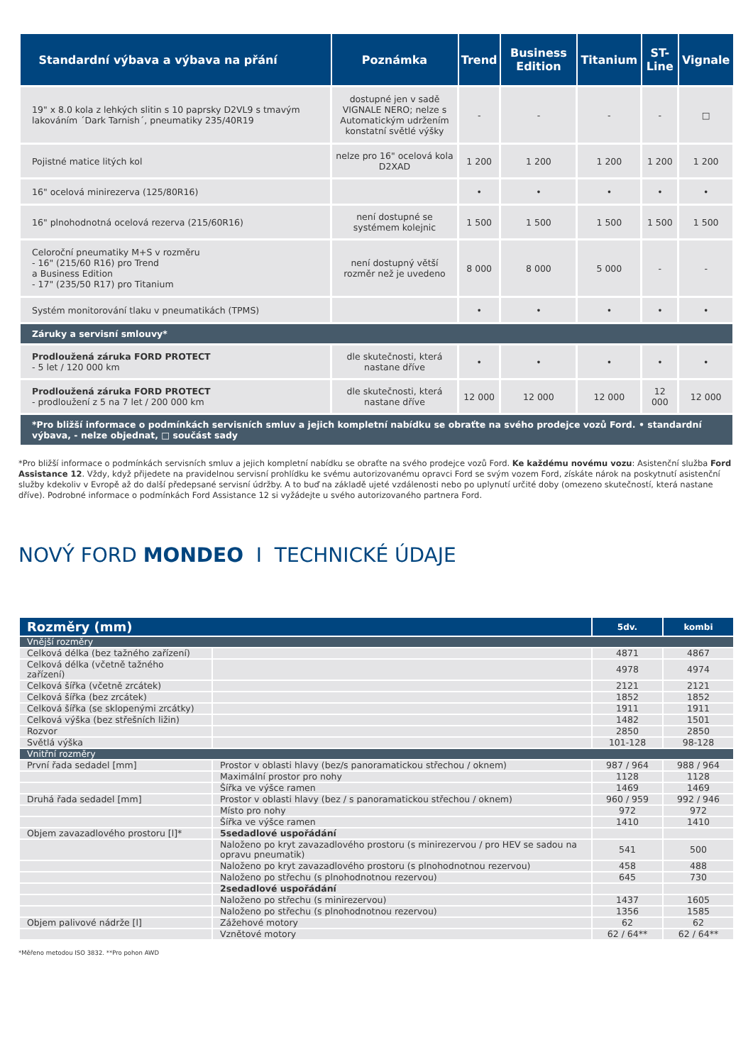| Standardní výbava a výbava na přání | Poznámka | Trend | Business Edition | Titanium | ST-Line | Vignale |
| --- | --- | --- | --- | --- | --- | --- |
| 19" x 8.0 kola z lehkých slitin s 10 paprsky D2VL9 s tmavým lakováním ´Dark Tarnish´, pneumatiky 235/40R19 | dostupné jen v sadě VIGNALE NERO; nelze s Automatickým udržením konstatní světlé výšky | - | - | - | - | □ |
| Pojistné matice litých kol | nelze pro 16" ocelová kola D2XAD | 1 200 | 1 200 | 1 200 | 1 200 | 1 200 |
| 16" ocelová minirezerva (125/80R16) | | • | • | • | • | • |
| 16" plnohodnotná ocelová rezerva (215/60R16) | není dostupné se systémem kolejnic | 1 500 | 1 500 | 1 500 | 1 500 | 1 500 |
| Celoroční pneumatiky M+S v rozměru - 16" (215/60 R16) pro Trend a Business Edition - 17" (235/50 R17) pro Titanium | není dostupný větší rozměr než je uvedeno | 8 000 | 8 000 | 5 000 | - | - |
| Systém monitorování tlaku v pneumatikách (TPMS) | | • | • | • | • | • |
| Záruky a servisní smlouvy* | | | | | | |
| Prodloužená záruka FORD PROTECT - 5 let / 120 000 km | dle skutečnosti, která nastane dříve | • | • | • | • | • |
| Prodloužená záruka FORD PROTECT - prodloužení z 5 na 7 let / 200 000 km | dle skutečnosti, která nastane dříve | 12 000 | 12 000 | 12 000 | 12 000 | 12 000 |
| *Pro bližší informace o podmínkách servisních smluv a jejich kompletní nabídku se obraťte na svého prodejce vozů Ford. • standardní výbava, - nelze objednat, □ součást sady | | | | | | |
*Pro bližší informace o podmínkách servisních smluv a jejich kompletní nabídku se obraťte na svého prodejce vozů Ford. Ke každému novému vozu: Asistenční služba Ford Assistance 12. Vždy, když přijedete na pravidelnou servisní prohlídku ke svému autorizovanému opravci Ford se svým vozem Ford, získáte nárok na poskytnutí asistenční služby kdekoliv v Evropě až do další předepsané servisní údržby. A to buď na základě ujeté vzdálenosti nebo po uplynutí určité doby (omezeno skutečností, která nastane dříve). Podrobné informace o podmínkách Ford Assistance 12 si vyžádejte u svého autorizovaného partnera Ford.
NOVÝ FORD MONDEO I TECHNICKÉ ÚDAJE
| Rozměry (mm) | | 5dv. | kombi |
| --- | --- | --- | --- |
| Vnější rozměry | | | |
| Celková délka (bez tažného zařízení) | | 4871 | 4867 |
| Celková délka (včetně tažného zařízení) | | 4978 | 4974 |
| Celková šířka (včetně zrcátek) | | 2121 | 2121 |
| Celková šířka (bez zrcátek) | | 1852 | 1852 |
| Celková šířka (se sklopenými zrcátky) | | 1911 | 1911 |
| Celková výška (bez střešních ližin) | | 1482 | 1501 |
| Rozvor | | 2850 | 2850 |
| Světlá výška | | 101-128 | 98-128 |
| Vnitřní rozměry | | | |
| První řada sedadel [mm] | Prostor v oblasti hlavy (bez/s panoramatickou střechou / oknem) | 987 / 964 | 988 / 964 |
| | Maximální prostor pro nohy | 1128 | 1128 |
| | Šířka ve výšce ramen | 1469 | 1469 |
| Druhá řada sedadel [mm] | Prostor v oblasti hlavy (bez / s panoramatickou střechou / oknem) | 960 / 959 | 992 / 946 |
| | Místo pro nohy | 972 | 972 |
| | Šířka ve výšce ramen | 1410 | 1410 |
| Objem zavazadlového prostoru [l]* | 5sedadlové uspořádání | | |
| | Naloženo po kryt zavazadlového prostoru (s minirezervou / pro HEV se sadou na opravu pneumatik) | 541 | 500 |
| | Naloženo po kryt zavazadlového prostoru (s plnohodnotnou rezervou) | 458 | 488 |
| | Naloženo po střechu (s plnohodnotnou rezervou) | 645 | 730 |
| | 2sedadlové uspořádání | | |
| | Naloženo po střechu (s minirezervou) | 1437 | 1605 |
| | Naloženo po střechu (s plnohodnotnou rezervou) | 1356 | 1585 |
| Objem palivové nádrže [l] | Zážehové motory | 62 | 62 |
| | Vznětové motory | 62 / 64** | 62 / 64** |
*Měřeno metodou ISO 3832. **Pro pohon AWD